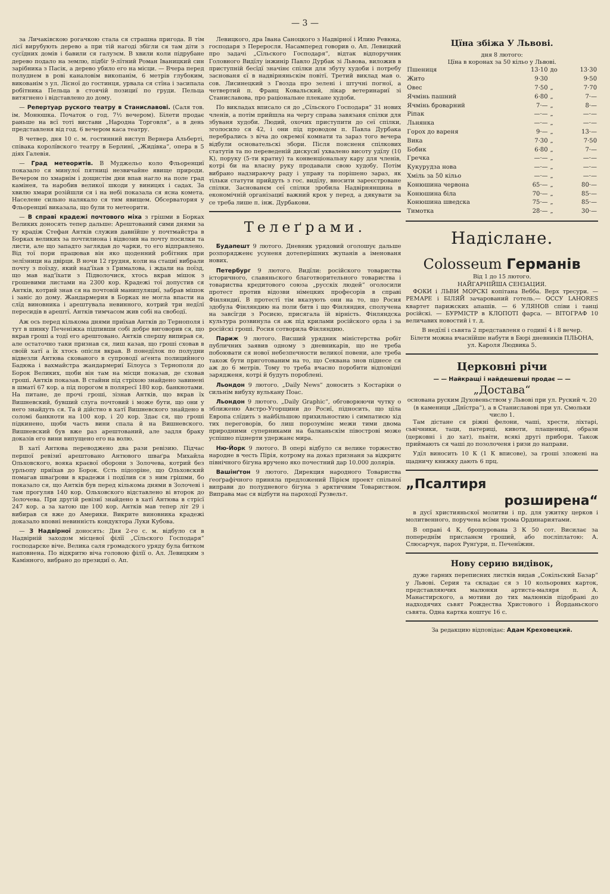— 3 —
за Личаківскою рогачкою стала ся страшна пригода. В тім лісї вирубують дерево а при тій нагоді збігли ся там діти з сусїдних домів і бавили ся галузєм. В хвили коли підрубане дерево подало на землю, підбіг 9-лїтний Роман Іваницкий син зарібника з Пасік, а дерево убило его на місци. — Вчера перед полуднем в рові каналовім викопанім, 6 метрів глубоким, викованім з ул. Лісної до гостинця, урвала ся стїна і засипала робітника Пельца в стоячій позициї по груди. Пельца витягнено і відставлено до дому.
— Репертуар руского театру в Станиславові. (Саля тов. ім. Монюшка. Початок о год. 7½ вечером). Білети продає раньше на всї тоті вистави „Народна Торговля“, а в день представленя від год. 6 вечером каса театру.
В четвер, дня 10 с. м. гостинний виступ Вернера Альберті, співака королївского театру в Берлинї, „Жидівка“, опера в 5 діях Галевія.
— Град метеоритів. В Муджельо коло Фльоренциї показало ся минулої пятниці незвичайне явище природи. Вечером по хмарнім і дощистім дни впав нагло на поле град камінея, та наробив великої шкоди у виницях і садах. За хвилю хмари розійшли ся і на небі показала ся ясна комета. Населене сильно налякало ся тим явищем. Обсерватория у Фльоренциї виказала, що були то метеорити.
— В справі крадежі почтового міха з грішми в Борках Великих доносять тепер дальше: Арештований сими днями за ту крадіж Стефан Антків служив давнїйше у почтмайстра в Борках великих за почтилиона і відвозив на почту посилки та листи, але що западто заглядав до чарки, то его відправлено. Від тої пори працював він яко щоденний робітник при зелїзници на двірци. В ночи 12 грудня, коли на стациї вибрали почту з поїзду, який над'їхав з Грималова, і ждали на поїзд, що мав над'їхати з Підволочиск, хтось вкрав мішок з грошевими листами на 2300 кор. Крадежі тої допустив ся Антків, котрий знав ся на почтовій манипуляциї, забрав мішок і заніс до дому. Жандармерия в Борках не могла впасти на слїд виновника і арештувала невинного, котрий три недїлї пересидів в арештї. Антків тимчасом жив собі на свободї.
Аж ось перед кількома днями приїхав Антків до Тернополя і тут в шинку Печеніжка підпивши собі добре виговорив ся, що вкрав гроші а тодї его арештовано. Антків спершу випирав ся, але остаточно таки признав ся, лиш казав, що гроші сховав в своїй хатї а їх хтось опісля вкрав. В понедїлок по полудни відвезли Антюва скованого в супроводї аґента полицийного Бадюка і вахмайстра жандармериї Білоуса з Тернополя до Борок Великих, щоби він там на місци показав, де сховав гроші. Антків показав. В стайни під стріхою знайдено завинені в шматї 67 кор. а під порогом в поляресї 180 кор. банкнотами. На питане, де прочі гроші, зізнав Антків, що вкрав їх Вишневский, бувший слуга почтовий і може бути, що они у него знайдуть ся. Та й дійстно в хатї Вишневского знайдено в соломі банкноти на 100 кор. і 20 кор. Здає ся, що гроші підкинено, щоби часть вини спала й на Вишневского. Вишневский був вже раз арештований, але задля браку доказів его вини випущено его на волю.
В хатї Антюва переводжено два рази ревізию. Підчас першої ревізиї арештовано Антювого шваґра Михайла Ольховского, вояка краєвої оборони з Золочева, котрий без урльопу приїхав до Борок. Єсть підозріне, що Ольховский помагав шваґрови в крадежи і подїлив ся з ним грішми, бо показало ся, що Антків був перед кількома днями в Золочеві і там прогуляв 140 кор. Ольховского відставлено ві второк до Золочева. При другій ревізиї знайдено в хатї Антюва в стрісї 247 кор. а за хатою ще 100 кор. Антків мав тепер літ 29 і вибирав ся вже до Америки. Викрите виновника крадежі доказало вповні невинність кондуктора Луки Кубова.
— З Надвірної доносять: Дня 2-го с. м. відбуло ся в Надвірній заходом місцевої філїї „Сїльского Господаря“ господарске віче. Велика саля громадского уряду була битком наповнена. По відкритю віча головою філїї о. Ал. Левицким з Камінного, вибрано до президиї о. Ап.
Левицкого, дра Івана Саноцкого з Надвірної і Илию Ревюка, господаря з Переросля. Насамперед говорив о. Ап. Левицкий про задачі „Сїльского Господаря“, відтак відпоручник Головного Видїлу інжинір Павло Дурбак зі Львова, виложив в приступній бесїдї значінє спілки для збуту худоби і потребу заснованя єї в надвірняньскім повітї. Третий виклад мав о. сов. Лисинецкий з Гвозда про зелені і штучні погної, а четвертий п. Франц Ковальский, лікар ветеринариї зі Станиславова, про раціональне плекане худоби.
По викладах вписало ся до „Сїльского Господаря“ 31 нових членів, а потім прийшла на чергу справа завязаня спілки для збуваня худоби. Людий, охочих приступити до сеї спілки, зголосило ся 42, і они під проводом п. Павла Дурбака перебрались з віча до окремої комнати та зараз того вечера відбули основательскі збори. Після поясненя спілкових статутів та по переведеній дискусиї ухвалено висоту удїлу (10 К), поруку (5-ти кратну) та конвенціональну кару для членів, котрі би на власну руку продавали свою худобу. Потім вибрано надзираючу раду і управу та порішено зараз, як тільки статути прийдуть з гос. видїлу, вносити зареєстроване спілки. Заснованєм сеї спілки зробила Надвірнянщина в економічній організациї важний крок у перед, а дякувати за се треба лише п. інж. Дурбакови.
Телеґрами.
Будапешт 9 лютого. Дневник урядовий оголошує дальше розпорядженє усуненя дотеперішних жупанів а іменованя нових.
Петербург 9 лютого. Видїли: російского товариства історичного, славяньского благотворительного товариства і товариства кредитового союза „русскіх людей“ оголосили протест против відозви німецких професорів в справі Фінляндиї. В протестї тім вказують они на то, що Росия здобула Фінляндию на поли битв і що Фінляндия, сполучена на завсїгди з Росиєю, присягала їй вірність. Фінляндска культура розвинула ся аж під крилами російского орла і за російскі гроші. Росия сотворила Фінляндию.
Париж 9 лютого. Висший урядник міністерства робіт публичних заявив одному з дневникарів, що не треба побоювати ся нової небезпечности великої повени, але треба також бути приготованим на то, що Секвана знов піднесе ся аж до 6 метрів. Тому то треба вчасно поробити відповідні зарядженя, котрі й будуть пороблені.
Льондон 9 лютого. „Daily News“ доносить з Костаріки о сильнім вибуху вулькану Поас.
Льондон 9 лютого. „Daily Graphic“, обговорюючи чутку о зближеню Австро-Угорщини до Росиї, підносить, що цїла Европа слїдить з найбільшою прихильностию і симпатиєю хід тих переговорів, бо лиш порозумінє межи тими двома природними суперниками на балканьскім півострові може успішно піднерти удержанє мира.
Ню-Йорк 9 лютого. В опері відбуло ся велике торжество народне в честь Пірія, котрому на доказ признаня за відкритє північного бігуна вручено яко почестний дар 10.000 долярів.
Вашінґтон 9 лютого. Дирекция народного Товариства ґеоґрафічного приняла предложений Пірієм проект спільної виправи до полудневого бігуна з арктичним Товариством. Виправа має ся відбути на пароходї Рузвельт.
Цїна збіжа У Львові.
дня 8 лютого:
Цїна в коронах за 50 кільо у Львові.
| Пшениця | 13·10 | до | 13·30 |
| Жито | 9·30 | | 9·50 |
| Овес | 7·50 | „ | 7·70 |
| Ячмінь пашний | 6·80 | „ | 7·— |
| Ячмінь броварний | 7·— | „ | 8·— |
| Ріпак | —·— | „ | —·— |
| Льнянка | —·— | „ | —·— |
| Горох до вареня | 9·— | „ | 13·— |
| Вика | 7·30 | „ | 7·50 |
| Бобик | 6·80 | „ | 7·— |
| Гречка | —·— | „ | —·— |
| Кукурудза нова | —·— | „ | —·— |
| Хміль за 50 кільо | —·— | „ | —·— |
| Конюшина червона | 65·— | „ | 80·— |
| Конюшина біла | 70·— | „ | 85·— |
| Конюшина шведска | 75·— | „ | 85·— |
| Тимотка | 28·— | „ | 30·— |
Надіслане.
Colosseum Германів
Від 1 до 15 лютого.
НАЙГАРНІЙША СЕНЗАЦИЯ.
ФОКИ і ЛЬВИ МОРСКІ копітана Вебба. Верх тресури. — РЕМАРЕ і БІЛЯЙ зачарований готель.— ОССУ LAHORES квартет парижских апашів. — 6 УЛЯНОВ співи і танці російскі. — БУРМІСТР в КЛОПОТІ фарса. — ВІТОГРАФ 10 величавих новостий і т. д.
В недїлї і сьвята 2 представленя о годинї 4 і 8 вечер.
Білети можна вчаснїйше набути в Бюрі дневників ПЛЬОНА, ул. Кароля Людвика 5.
Церковні річи
— — Найкращі і найдешевші продає — —
„Достава“
основана руским Духовеньством у Львові при ул. Руский ч. 20 (в каменици „Днїстра“), а в Станиславові при ул. Смольки число 1.
Там дістане ся ріжні фелони, чаші, хрести, ліхтарі, сьвічники, таци, патериці, кивоти, плащениці, образи (церковні і до хат), пьвіти, всякі другі прибори. Також приймають ся чаші до позолоченя і ризи до направи.
Удїл виносить 10 К (1 К вписове), за гроші зложені на щадничу книжку дають 6 прц.
„Псалтиря
розширена“
в дусї християньскої молитви і пр. для ужитку церков і молитвенного, поручена всїми трома Ординариятами.
В оправі 4 К, брошурована 3 К 50 сот. Висилає за попереднїм присланєм гроший, або посліплатою: А. Слюсарчук, парох Рунґури, п. Печенїжин.
Нову серию видівок,
дуже гарних переписних листків видав „Сокільский Базар“ у Львові. Серия та складає ся з 10 кольорових карток, представляючих малюнки артиста-маляря п. А. Манастирского, а мотиви до тих малюнків підобрані до надходячих сьвят Рождества Христового і Йорданьского сьвята. Одна картка коштує 16 с.
За редакцию відповідає: Адам Креховецкий.